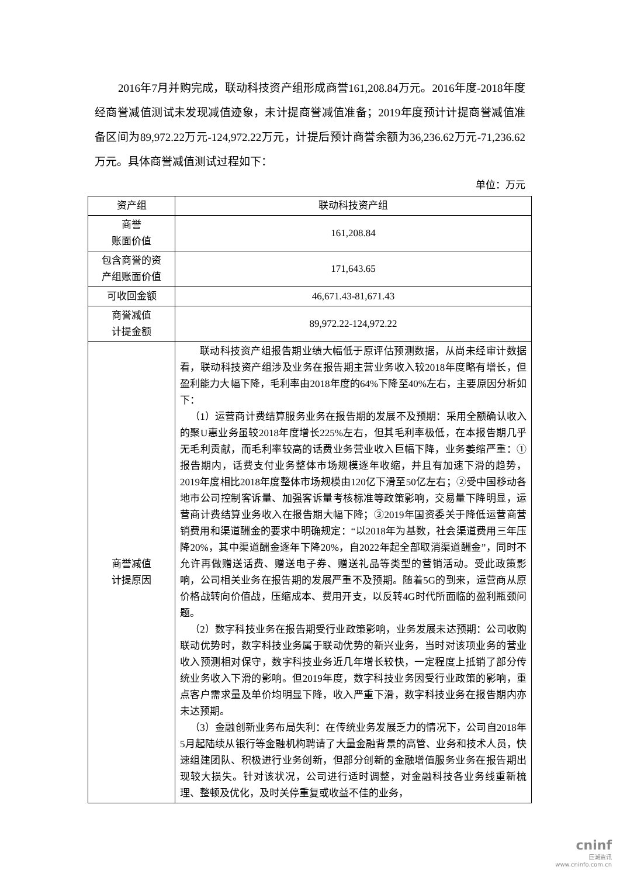2016年7月并购完成，联动科技资产组形成商誉161,208.84万元。2016年度-2018年度经商誉减值测试未发现减值迹象，未计提商誉减值准备；2019年度预计计提商誉减值准备区间为89,972.22万元-124,972.22万元，计提后预计商誉余额为36,236.62万元-71,236.62万元。具体商誉减值测试过程如下：
单位：万元
| 资产组 | 联动科技资产组 |
| 商誉 账面价值 | 161,208.84 |
| 包含商誉的资 产组账面价值 | 171,643.65 |
| 可收回金额 | 46,671.43-81,671.43 |
| 商誉减值 计提金额 | 89,972.22-124,972.22 |
| 商誉减值 计提原因 | 联动科技资产组报告期业绩大幅低于原评估预测数据，从尚未经审计数据看，联动科技资产组涉及业务在报告期主营业务收入较2018年度略有增长，但盈利能力大幅下降，毛利率由2018年度的64%下降至40%左右，主要原因分析如下： （1）运营商计费结算服务业务在报告期的发展不及预期：采用全额确认收入的聚U惠业务虽较2018年度增长225%左右，但其毛利率极低，在本报告期几乎无毛利贡献，而毛利率较高的话费业务营业收入巨幅下降，业务萎缩严重：①报告期内，话费支付业务整体市场规模逐年收缩，并且有加速下滑的趋势，2019年度相比2018年度整体市场规模由120亿下滑至50亿左右；②受中国移动各地市公司控制客诉量、加强客诉量考核标准等政策影响，交易量下降明显，运营商计费结算业务收入在报告期大幅下降；③2019年国资委关于降低运营商营销费用和渠道酬金的要求中明确规定：“以2018年为基数，社会渠道费用三年压降20%，其中渠道酬金逐年下降20%，自2022年起全部取消渠道酬金”，同时不允许再做赠送话费、赠送电子券、赠送礼品等类型的营销活动。受此政策影响，公司相关业务在报告期的发展严重不及预期。随着5G的到来，运营商从原价格战转向价值战，压缩成本、费用开支，以反转4G时代所面临的盈利瓶颈问题。 （2）数字科技业务在报告期受行业政策影响，业务发展未达预期：公司收购联动优势时，数字科技业务属于联动优势的新兴业务，当时对该项业务的营业收入预测相对保守，数字科技业务近几年增长较快，一定程度上抵销了部分传统业务收入下滑的影响。但2019年度，数字科技业务因受行业政策的影响，重点客户需求量及单价均明显下降，收入严重下滑，数字科技业务在报告期内亦未达预期。 （3）金融创新业务布局失利：在传统业务发展乏力的情况下，公司自2018年5月起陆续从银行等金融机构聘请了大量金融背景的高管、业务和技术人员，快速组建团队、积极进行业务创新，但部分创新的金融增值服务业务在报告期出现较大损失。针对该状况，公司进行适时调整，对金融科技各业务线重新梳理、整顿及优化，及时关停重复或收益不佳的业务， |
cninf
巨潮资讯
www.cninfo.com.cn